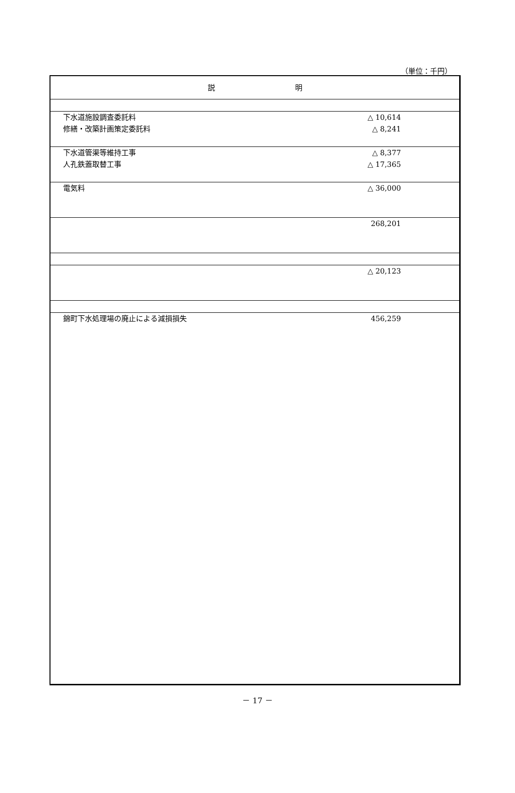（単位：千円）
| 説 明 | |
| 下水道施設調査委託料 修繕・改築計画策定委託料 | △ 10,614 △ 8,241 |
| 下水道管渠等維持工事 人孔鉄蓋取替工事 | △ 8,377 △ 17,365 |
| 電気料 | △ 36,000 |
| | 268,201 |
| | △ 20,123 |
| 錦町下水処理場の廃止による減損損失 | 456,259 |
－ 17 －